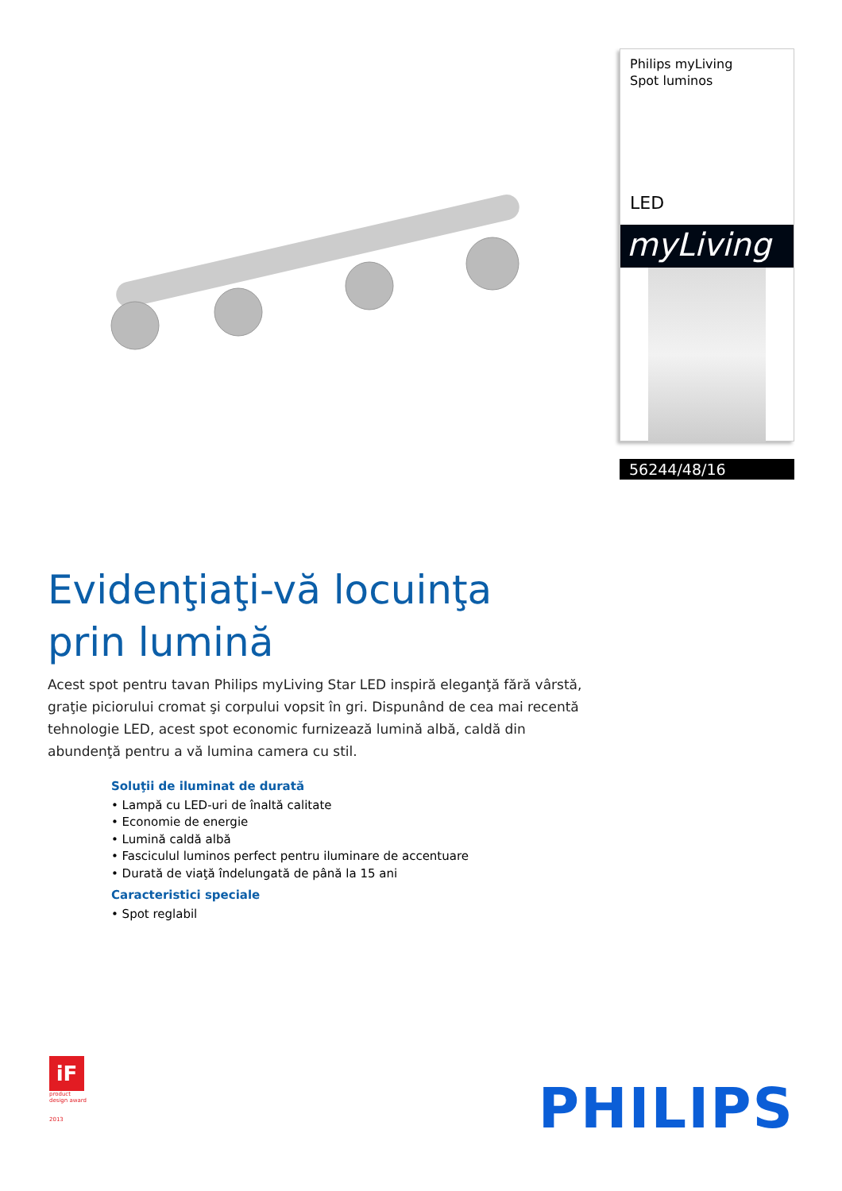Philips myLiving
Spot luminos
LED
myLiving
56244/48/16
Evidenţiaţi-vă locuinţa
prin lumină
Acest spot pentru tavan Philips myLiving Star LED inspiră eleganţă fără vârstă, graţie piciorului cromat şi corpului vopsit în gri. Dispunând de cea mai recentă tehnologie LED, acest spot economic furnizează lumină albă, caldă din abundenţă pentru a vă lumina camera cu stil.
Soluţii de iluminat de durată
• Lampă cu LED-uri de înaltă calitate
• Economie de energie
• Lumină caldă albă
• Fasciculul luminos perfect pentru iluminare de accentuare
• Durată de viaţă îndelungată de până la 15 ani
Caracteristici speciale
• Spot reglabil
iF
product
design award
2013
PHILIPS